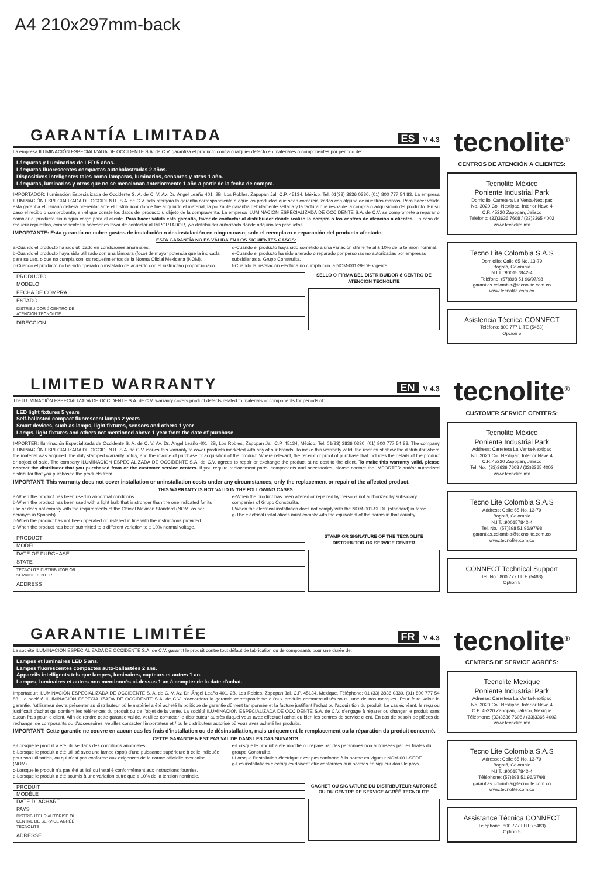A4 210x297mm-back
GARANTÍA LIMITADA ES V 4.3
La empresa ILUMINACIÓN ESPECIALIZADA DE OCCIDENTE S.A. de C.V. garantiza el producto contra cualquier defecto en materiales o componentes por periodo de:
Lámparas y Luminarios de LED 5 años.
Lámparas fluorescentes compactas autobalastradas 2 años.
Dispositivos inteligentes tales como lámparas, luminarios, sensores y otros 1 año.
Lámparas, luminarios y otros que no se mencionan anteriormente 1 año a partir de la fecha de compra.
IMPORTADOR: Iluminación Especializada de Occidente S. A. de C. V. Av. Dr. Ángel Leaño 401, 2B, Los Robles, Zapopan Jal. C.P. 45134, México. Tel. 01(33) 3836 0330, (01) 800 777 54 83. La empresa ILUMINACIÓN ESPECIALIZADA DE OCCIDENTE S.A. de C.V. sólo otorgará la garantía correspondiente a aquellos productos que sean comercializados con alguna de nuestras marcas. Para hacer válida esta garantía el usuario deberá presentar ante el distribuidor donde fue adquirido el material, la póliza de garantía debidamente sellada y la factura que respalde la compra o adquisición del producto. En su caso el recibo o comprobante, en el que conste los datos del producto u objeto de la compraventa. La empresa ILUMINACIÓN ESPECIALIZADA DE OCCIDENTE S.A. de C.V. se compromete a reparar o cambiar el producto sin ningún cargo para el cliente. Para hacer válida esta garantía, favor de contactar al distribuidor donde realizo la compra o los centros de atención a clientes. En caso de requerir repuestos, componentes y accesorios favor de contactar al IMPORTADOR, y/o distribuidor autorizado donde adquirio los productos.
IMPORTANTE: Esta garantía no cubre gastos de instalación o desinstalación en ningun caso, solo el reemplazo o reparación del producto afectado.
ESTA GARANTÍA NO ES VÁLIDA EN LOS SIGUIENTES CASOS:
a-Cuando el producto ha sido utilizado en condiciones anormales.
b-Cuando el producto haya sido utilizado con una lámpara (foco) de mayor potencia que la indicada para su uso, o que no cumpla con los requerimientos de la Norma Oficial Mexicana (NOM).
c-Cuando el producto no ha sido operado o instalado de acuerdo con el instructivo proporcionado.
d-Cuando el producto haya sido sometido a una variación diferente al ± 10% de la tensión nominal.
e-Cuando el producto ha sido alterado o reparado por personas no autorizadas por empresas subsidiarias al Grupo Construlita.
f-Cuando la instalación eléctrica no cumpla con la NOM-001-SEDE vigente.
| PRODUCTO | |
| MODELO | |
| FECHA DE COMPRA | |
| ESTADO | |
| DISTRIBUIDOR ó CENTRO DE ATENCIÓN TECNOLITE | |
| DIRECCIÓN | |
SELLO O FIRMA DEL DISTRIBUIDOR ó CENTRO DE ATENCIÓN TECNOLITE
tecnolite<sup>®</sup>
CENTROS DE ATENCIÓN A CLIENTES:
Tecnolite México
Poniente Industrial Park
Domicilio: Carretera La Venta-Nextipac
No. 3020 Col. Nextipac, Interior Nave 4
C.P. 45220 Zapopan, Jalisco
Teléfono: (33)3636 7608 / (33)3365 4002
www.tecnolite.mx
Tecno Lite Colombia S.A.S
Domicilio: Calle 65 No. 13-79
Bogotá, Colombia
N.I.T. :900157842-4
Teléfono: (57)898 51 96/97/98
garantias.colombia@tecnolite.com.co
www.tecnolite.com.co
Asistencia Técnica CONNECT
Teléfono: 800 777 LITE (5483)
Opción 5
LIMITED WARRANTY EN V 4.3
The ILUMINACIÓN ESPECIALIZADA DE OCCIDENTE S.A. de C.V. warranty covers product defects related to materials or components for periods of:
LED light fixtures 5 years
Self-ballasted compact fluorescent lamps 2 years
Smart devices, such as lamps, light fixtures, sensors and others 1 year
Lamps, light fixtures and others not mentioned above 1 year from the date of purchase
IMPORTER: Iluminación Especializada de Occidente S. A. de C. V. Av. Dr. Ángel Leaño 401, 2B, Los Robles, Zapopan Jal. C.P. 45134, México. Tel. 01(33) 3836 0330, (01) 800 777 54 83. The company ILUMINACIÓN ESPECIALIZADA DE OCCIDENTE S.A. de C.V. issues this warranty to cover products marketed with any of our brands. To make this warranty valid, the user must show the distributor where the material was acquired, the duly stamped warranty policy, and the invoice of purchase or acquisition of the product. Where relevant, the receipt or proof of purchase that includes the details of the product or object of sale. The company ILUMINACIÓN ESPECIALIZADA DE OCCIDENTE S.A. de C.V. agrees to repair or exchange the product at no cost to the client. To make this warranty valid, please contact the distributor that you purchased from or the customer service centers. If you require replacement parts, components and accessories, please contact the IMPORTER and/or authorized distributor that you purchased the products from.
IMPORTANT: This warranty does not cover installation or uninstallation costs under any circumstances, only the replacement or repair of the affected product.
THIS WARRANTY IS NOT VALID IN THE FOLLOWING CASES:
a-When the product has been used in abnormal conditions.
b-When the product has been used with a light bulb that is stronger than the one indicated for its use or does not comply with the requirements of the Official Mexican Standard (NOM, as per acronym in Spanish).
c-When the product has not been operated or installed in line with the instructions provided.
d-When the product has been submitted to a different variation to ± 10% normal voltage.
e-When the product has been altered or repaired by persons not authorized by subsidiary companies of Grupo Construlita.
f-When the electrical installation does not comply with the NOM-001-SEDE (standard) in force.
g-The electrical installations must comply with the equivalent of the norms in that country.
| PRODUCT | |
| MODEL | |
| DATE OF PURCHASE | |
| STATE | |
| TECNOLITE DISTRIBUTOR OR SERVICE CENTER | |
| ADDRESS | |
STAMP OR SIGNATURE OF THE TECNOLITE DISTRIBUTOR OR SERVICE CENTER
tecnolite<sup>®</sup>
CUSTOMER SERVICE CENTERS:
Tecnolite México
Poniente Industrial Park
Address: Carretera La Venta-Nextipac
No. 3020 Col. Nextipac, Interior Nave 4
C.P. 45220 Zapopan, Jalisco
Tel. No.: (33)3636 7608 / (33)3365 4002
www.tecnolite.mx
Tecno Lite Colombia S.A.S
Address: Calle 65 No. 13-79
Bogotá, Colombia
N.I.T. :900157842-4
Tel. No.: (57)898 51 96/97/98
garantias.colombia@tecnolite.com.co
www.tecnolite.com.co
CONNECT Technical Support
Tel. No.: 800 777 LITE (5483)
Option 5
GARANTIE LIMITÉE FR V 4.3
La société ILUMINACIÓN ESPECIALIZADA DE OCCIDENTE S.A. de C.V. garantit le produit contre tout défaut de fabrication ou de composants pour une durée de:
Lampes et luminaires LED 5 ans.
Lampes fluorescentes compactes auto-ballastées 2 ans.
Appareils intelligents tels que lampes, luminaires, capteurs et autres 1 an.
Lampes, luminaires et autres non mentionnés ci-dessus 1 an à compter de la date d'achat.
Importateur: ILUMINACIÓN ESPECIALIZADA DE OCCIDENTE S. A. de C. V. Av. Dr. Ángel Leaño 401, 2B, Los Robles, Zapopan Jal. C.P. 45134, Mexique. Téléphone: 01 (33) 3836 0330, (01) 800 777 54 83. La société ILUMINACIÓN ESPECIALIZADA DE OCCIDENTE S.A. de C.V. n'accordera la garantie correspondante qu'aux produits commercialisés sous l'une de nos marques. Pour faire valoir la garantie, l'utilisateur devra présenter au distributeur où le matériel a été acheté la politique de garantie dûment tamponnée et la facture justifiant l'achat ou l'acquisition du produit. Le cas échéant, le reçu ou justificatif d'achat qui contient les références du produit ou de l'objet de la vente. La société ILUMINACIÓN ESPECIALIZADA DE OCCIDENTE S.A. de C.V. s'engage à réparer ou changer le produit sans aucun frais pour le client. Afin de rendre cette garantie valide, veuillez contacter le distributeur auprès duquel vous avez effectué l'achat ou bien les centres de service client. En cas de besoin de pièces de rechange, de composants ou d'accessoires, veuillez contacter l'importateur et / ou le distributeur autorisé où vous avez acheté les produits.
IMPORTANT: Cette garantie ne couvre en aucun cas les frais d'installation ou de désinstallation, mais uniquement le remplacement ou la réparation du produit concerné.
CETTE GARANTIE N'EST PAS VALIDE DANS LES CAS SUIVANTS:
a-Lorsque le produit a été utilisé dans des conditions anormales.
b-Lorsque le produit a été utilisé avec une lampe (spot) d'une puissance supérieure à celle indiquée pour son utilisation, ou qui n'est pas conforme aux exigences de la norme officielle mexicaine (NOM).
c-Lorsque le produit n'a pas été utilisé ou installé conformément aux instructions fournies.
d-Lorsque le produit a été soumis à une variation autre que ± 10% de la tension nominale.
e-Lorsque le produit a été modifié ou réparé par des personnes non autorisées par les filiales du groupe Construlita.
f-Lorsque l'installation électrique n'est pas conforme à la norme en vigueur NOM-001-SEDE.
g-Les installations électriques doivent être conformes aux normes en vigueur dans le pays.
| PRODUIT | |
| MODÉLE | |
| DATE D´ ACHART | |
| PAYS | |
| DISTRIBUTEUR AUTORISÉ OU CENTRE DE SERVICE AGRÉÉ TECNOLITE | |
| ADRESSE | |
CACHET OU SIGNATURE DU DISTRIBUTEUR AUTORISÉ OU DU CENTRE DE SERVICE AGRÉÉ TECNOLITE
tecnolite<sup>®</sup>
CENTRES DE SERVICE AGRÉÉS:
Tecnolite Mexique
Poniente Industrial Park
Adresse: Carretera La Venta-Nextipac
No. 3020 Col. Nextipac, Interior Nave 4
C.P. 45220 Zapopan, Jalisco, Mexique
Téléphone: (33)3636 7608 / (33)3365 4002
www.tecnolite.mx
Tecno Lite Colombia S.A.S
Adresse: Calle 65 No. 13-79
Bogotá, Colombie
N.I.T. :900157842-4
Téléphone: (57)898 51 96/97/98
garantias.colombia@tecnolite.com.co
www.tecnolite.com.co
Assistance Técnica CONNECT
Téléphone: 800 777 LITE (5483)
Option 5